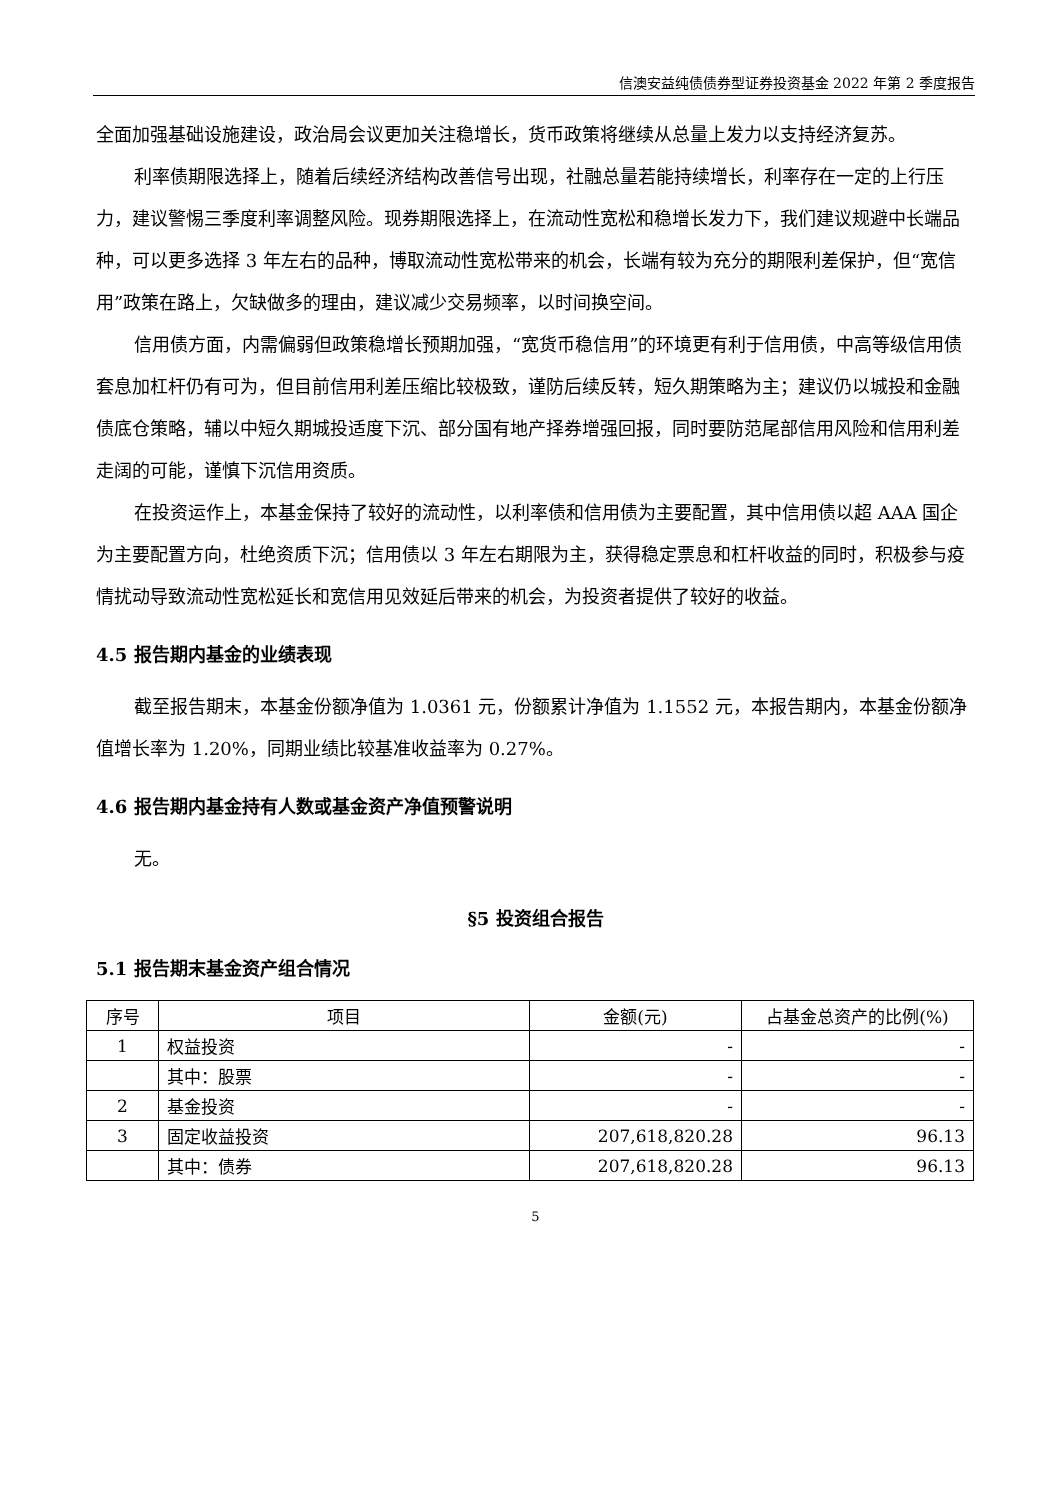信澳安益纯债债券型证券投资基金 2022 年第 2 季度报告
全面加强基础设施建设，政治局会议更加关注稳增长，货币政策将继续从总量上发力以支持经济复苏。
利率债期限选择上，随着后续经济结构改善信号出现，社融总量若能持续增长，利率存在一定的上行压力，建议警惕三季度利率调整风险。现券期限选择上，在流动性宽松和稳增长发力下，我们建议规避中长端品种，可以更多选择 3 年左右的品种，博取流动性宽松带来的机会，长端有较为充分的期限利差保护，但“宽信用”政策在路上，欠缺做多的理由，建议减少交易频率，以时间换空间。
信用债方面，内需偏弱但政策稳增长预期加强，“宽货币稳信用”的环境更有利于信用债，中高等级信用债套息加杠杆仍有可为，但目前信用利差压缩比较极致，谨防后续反转，短久期策略为主；建议仍以城投和金融债底仓策略，辅以中短久期城投适度下沉、部分国有地产择券增强回报，同时要防范尾部信用风险和信用利差走阔的可能，谨慎下沉信用资质。
在投资运作上，本基金保持了较好的流动性，以利率债和信用债为主要配置，其中信用债以超 AAA 国企为主要配置方向，杜绝资质下沉；信用债以 3 年左右期限为主，获得稳定票息和杠杆收益的同时，积极参与疫情扰动导致流动性宽松延长和宽信用见效延后带来的机会，为投资者提供了较好的收益。
4.5 报告期内基金的业绩表现
截至报告期末，本基金份额净值为 1.0361 元，份额累计净值为 1.1552 元，本报告期内，本基金份额净值增长率为 1.20%，同期业绩比较基准收益率为 0.27%。
4.6 报告期内基金持有人数或基金资产净值预警说明
无。
§5 投资组合报告
5.1 报告期末基金资产组合情况
| 序号 | 项目 | 金额(元) | 占基金总资产的比例(%) |
| --- | --- | --- | --- |
| 1 | 权益投资 | - | - |
| | 其中：股票 | - | - |
| 2 | 基金投资 | - | - |
| 3 | 固定收益投资 | 207,618,820.28 | 96.13 |
| | 其中：债券 | 207,618,820.28 | 96.13 |
5